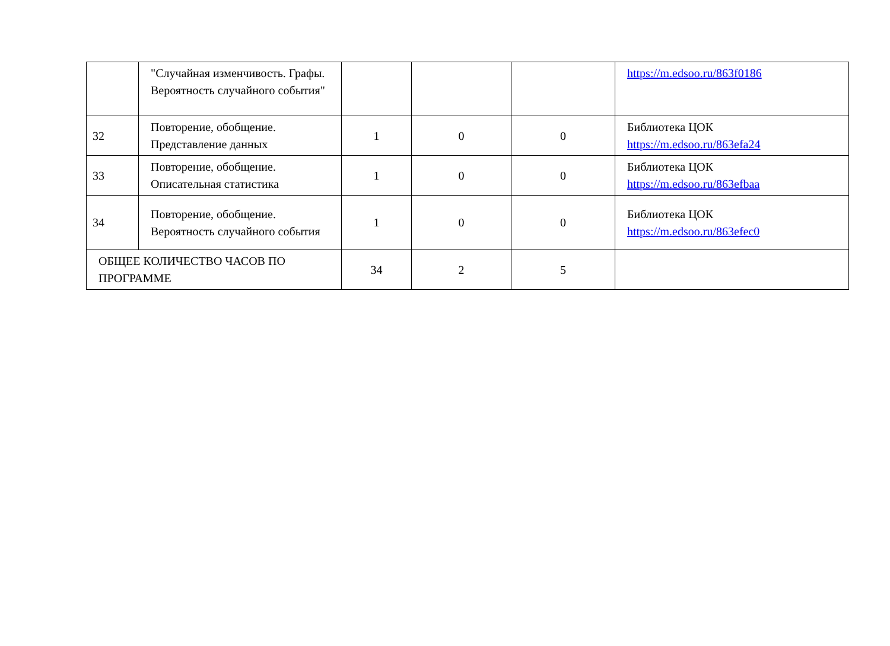| | "Случайная изменчивость. Графы. Вероятность случайного события" | | | | https://m.edsoo.ru/863f0186 |
| 32 | Повторение, обобщение. Представление данных | 1 | 0 | 0 | Библиотека ЦОК https://m.edsoo.ru/863efa24 |
| 33 | Повторение, обобщение. Описательная статистика | 1 | 0 | 0 | Библиотека ЦОК https://m.edsoo.ru/863efbaa |
| 34 | Повторение, обобщение. Вероятность случайного события | 1 | 0 | 0 | Библиотека ЦОК https://m.edsoo.ru/863efec0 |
| ОБЩЕЕ КОЛИЧЕСТВО ЧАСОВ ПО ПРОГРАММЕ | | 34 | 2 | 5 | |